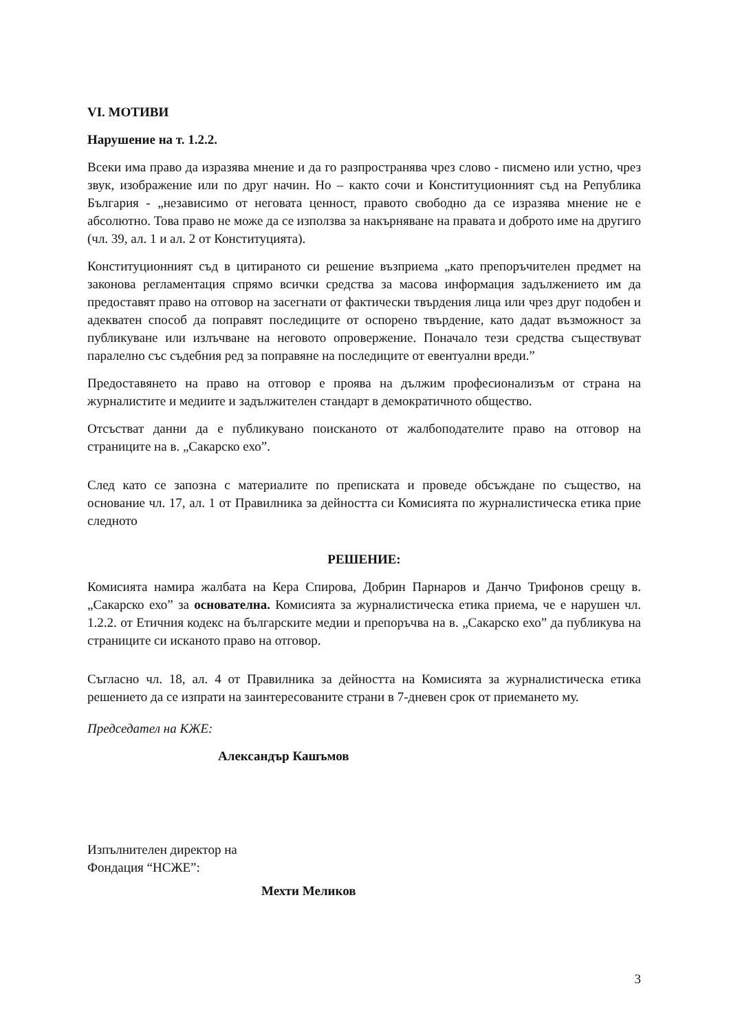VI. МОТИВИ
Нарушение на т. 1.2.2.
Всеки има право да изразява мнение и да го разпространява чрез слово - писмено или устно, чрез звук, изображение или по друг начин. Но – както сочи и Конституционният съд на Република България - „независимо от неговата ценност, правото свободно да се изразява мнение не е абсолютно. Това право не може да се използва за накърняване на правата и доброто име на другиго (чл. 39, ал. 1 и ал. 2 от Конституцията).
Конституционният съд в цитираното си решение възприема „като препоръчителен предмет на законова регламентация спрямо всички средства за масова информация задължението им да предоставят право на отговор на засегнати от фактически твърдения лица или чрез друг подобен и адекватен способ да поправят последиците от оспорено твърдение, като дадат възможност за публикуване или излъчване на неговото опровержение. Поначало тези средства съществуват паралелно със съдебния ред за поправяне на последиците от евентуални вреди.”
Предоставянето на право на отговор е проява на дължим професионализъм от страна на журналистите и медиите и задължителен стандарт в демократичното общество.
Отсъстват данни да е публикувано поисканото от жалбоподателите право на отговор на страниците на в. „Сакарско ехо”.
След като се запозна с материалите по преписката и проведе обсъждане по същество, на основание чл. 17, ал. 1 от Правилника за дейността си Комисията по журналистическа етика прие следното
РЕШЕНИЕ:
Комисията намира жалбата на Кера Спирова, Добрин Парнаров и Данчо Трифонов срещу в. „Сакарско ехо” за основателна. Комисията за журналистическа етика приема, че е нарушен чл. 1.2.2. от Етичния кодекс на българските медии и препоръчва на в. „Сакарско ехо” да публикува на страниците си исканото право на отговор.
Съгласно чл. 18, ал. 4 от Правилника за дейността на Комисията за журналистическа етика решението да се изпрати на заинтересованите страни в 7-дневен срок от приемането му.
Председател на КЖЕ:
Александър Кашъмов
Изпълнителен директор на
Фондация “НСЖЕ”:
Мехти Меликов
3